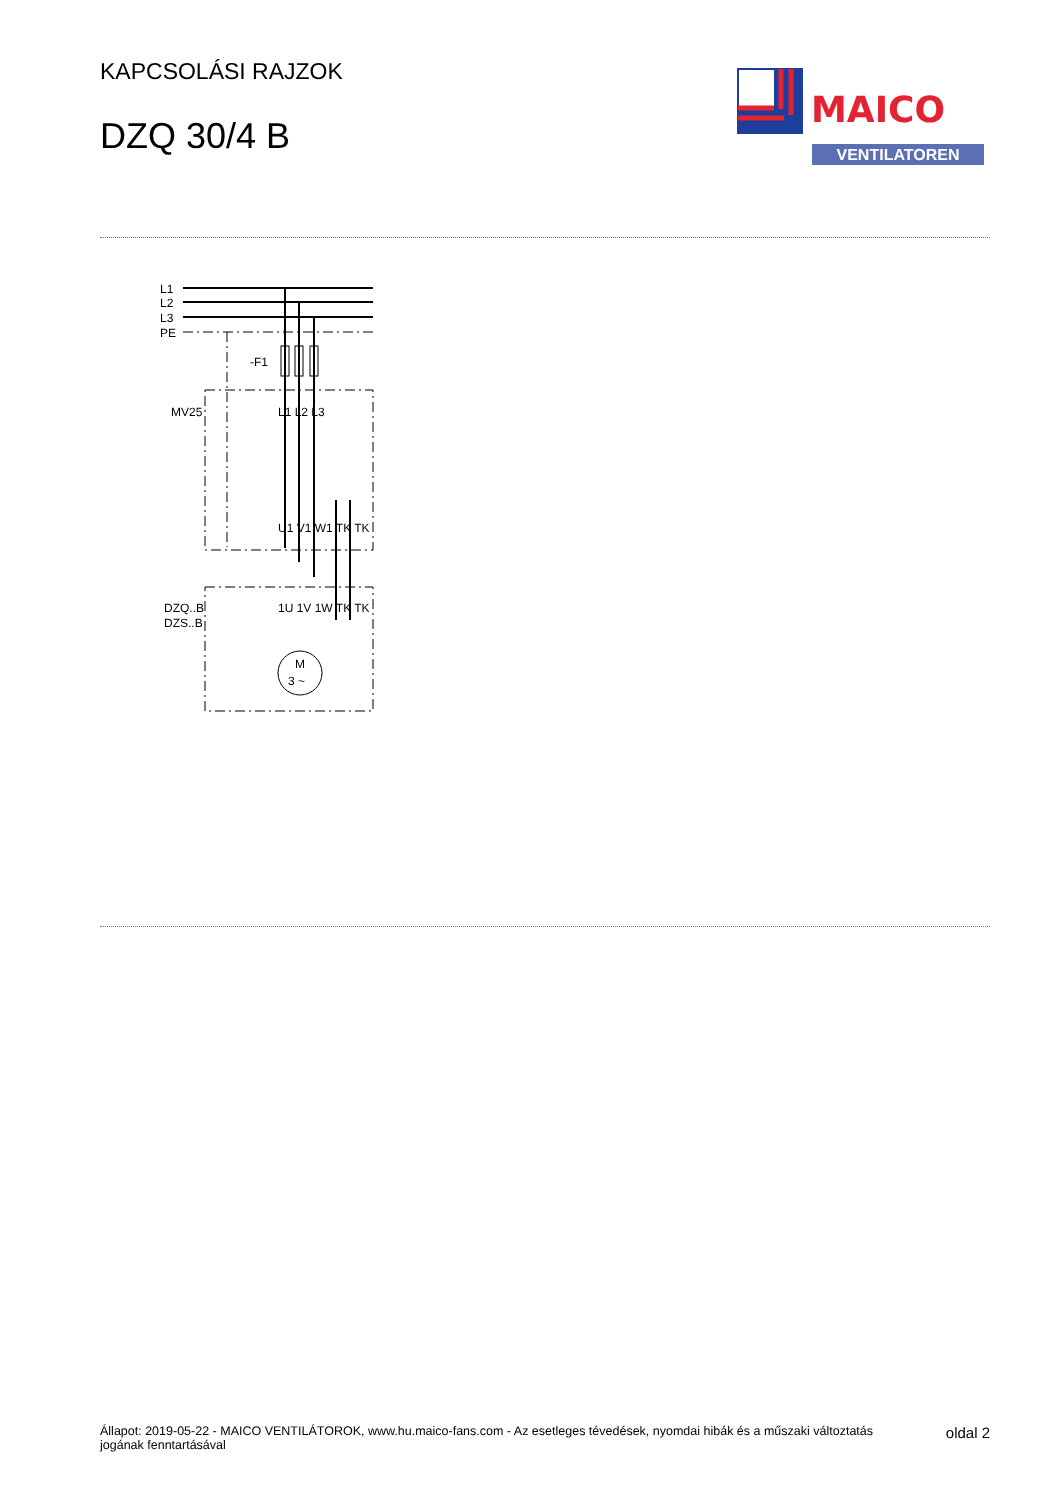KAPCSOLÁSI RAJZOK
DZQ 30/4 B
MAICO
VENTILATOREN
L1
L2
L3
PE
-F1
MV25
L1 L2 L3
U1 V1 W1 TK TK
DZQ..B
DZS..B
1U 1V 1W TK TK
M
3 ~
Állapot: 2019-05-22 - MAICO VENTILÁTOROK, www.hu.maico-fans.com - Az esetleges tévedések, nyomdai hibák és a műszaki változtatás
jogának fenntartásával
oldal 2